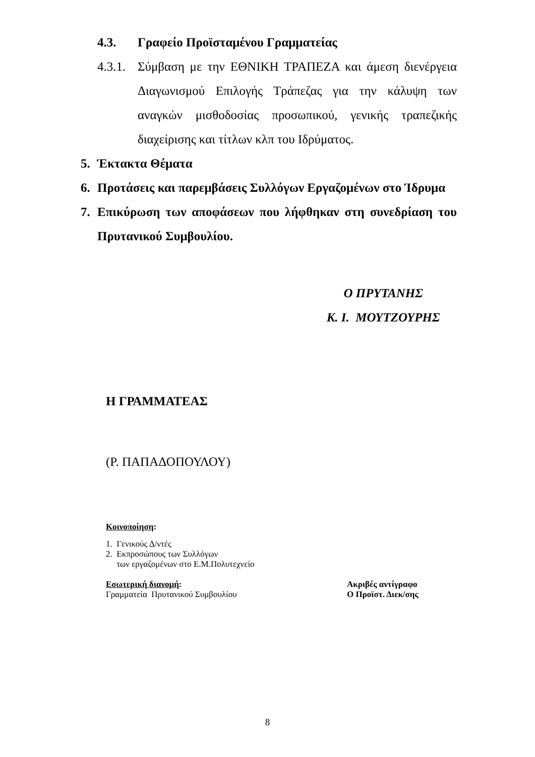4.3. Γραφείο Προϊσταμένου Γραμματείας
4.3.1. Σύμβαση με την ΕΘΝΙΚΗ ΤΡΑΠΕΖΑ και άμεση διενέργεια Διαγωνισμού Επιλογής Τράπεζας για την κάλυψη των αναγκών μισθοδοσίας προσωπικού, γενικής τραπεζικής διαχείρισης και τίτλων κλπ του Ιδρύματος.
5. Έκτακτα Θέματα
6. Προτάσεις και παρεμβάσεις Συλλόγων Εργαζομένων στο Ίδρυμα
7. Επικύρωση των αποφάσεων που λήφθηκαν στη συνεδρίαση του Πρυτανικού Συμβουλίου.
Ο ΠΡΥΤΑΝΗΣ
Κ. Ι. ΜΟΥΤΖΟΥΡΗΣ
Η ΓΡΑΜΜΑΤΕΑΣ
(Ρ. ΠΑΠΑΔΟΠΟΥΛΟΥ)
Κοινοποίηση:
1. Γενικούς Δ/ντές
2. Εκπροσώπους των Συλλόγων
των εργαζομένων στο Ε.Μ.Πολυτεχνείο
Εσωτερική διανομή:
Γραμματεία Πρυτανικού Συμβουλίου
Ακριβές αντίγραφο
Ο Προϊστ. Διεκ/σης
8